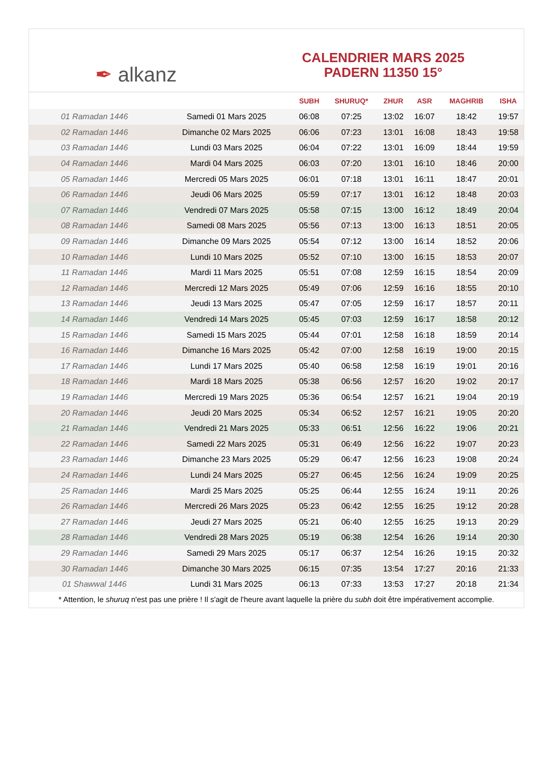✒ alkanz
CALENDRIER MARS 2025
PADERN 11350 15°
| | | SUBH | SHURUQ* | ZHUR | ASR | MAGHRIB | ISHA |
| --- | --- | --- | --- | --- | --- | --- | --- |
| 01 Ramadan 1446 | Samedi 01 Mars 2025 | 06:08 | 07:25 | 13:02 | 16:07 | 18:42 | 19:57 |
| 02 Ramadan 1446 | Dimanche 02 Mars 2025 | 06:06 | 07:23 | 13:01 | 16:08 | 18:43 | 19:58 |
| 03 Ramadan 1446 | Lundi 03 Mars 2025 | 06:04 | 07:22 | 13:01 | 16:09 | 18:44 | 19:59 |
| 04 Ramadan 1446 | Mardi 04 Mars 2025 | 06:03 | 07:20 | 13:01 | 16:10 | 18:46 | 20:00 |
| 05 Ramadan 1446 | Mercredi 05 Mars 2025 | 06:01 | 07:18 | 13:01 | 16:11 | 18:47 | 20:01 |
| 06 Ramadan 1446 | Jeudi 06 Mars 2025 | 05:59 | 07:17 | 13:01 | 16:12 | 18:48 | 20:03 |
| 07 Ramadan 1446 | Vendredi 07 Mars 2025 | 05:58 | 07:15 | 13:00 | 16:12 | 18:49 | 20:04 |
| 08 Ramadan 1446 | Samedi 08 Mars 2025 | 05:56 | 07:13 | 13:00 | 16:13 | 18:51 | 20:05 |
| 09 Ramadan 1446 | Dimanche 09 Mars 2025 | 05:54 | 07:12 | 13:00 | 16:14 | 18:52 | 20:06 |
| 10 Ramadan 1446 | Lundi 10 Mars 2025 | 05:52 | 07:10 | 13:00 | 16:15 | 18:53 | 20:07 |
| 11 Ramadan 1446 | Mardi 11 Mars 2025 | 05:51 | 07:08 | 12:59 | 16:15 | 18:54 | 20:09 |
| 12 Ramadan 1446 | Mercredi 12 Mars 2025 | 05:49 | 07:06 | 12:59 | 16:16 | 18:55 | 20:10 |
| 13 Ramadan 1446 | Jeudi 13 Mars 2025 | 05:47 | 07:05 | 12:59 | 16:17 | 18:57 | 20:11 |
| 14 Ramadan 1446 | Vendredi 14 Mars 2025 | 05:45 | 07:03 | 12:59 | 16:17 | 18:58 | 20:12 |
| 15 Ramadan 1446 | Samedi 15 Mars 2025 | 05:44 | 07:01 | 12:58 | 16:18 | 18:59 | 20:14 |
| 16 Ramadan 1446 | Dimanche 16 Mars 2025 | 05:42 | 07:00 | 12:58 | 16:19 | 19:00 | 20:15 |
| 17 Ramadan 1446 | Lundi 17 Mars 2025 | 05:40 | 06:58 | 12:58 | 16:19 | 19:01 | 20:16 |
| 18 Ramadan 1446 | Mardi 18 Mars 2025 | 05:38 | 06:56 | 12:57 | 16:20 | 19:02 | 20:17 |
| 19 Ramadan 1446 | Mercredi 19 Mars 2025 | 05:36 | 06:54 | 12:57 | 16:21 | 19:04 | 20:19 |
| 20 Ramadan 1446 | Jeudi 20 Mars 2025 | 05:34 | 06:52 | 12:57 | 16:21 | 19:05 | 20:20 |
| 21 Ramadan 1446 | Vendredi 21 Mars 2025 | 05:33 | 06:51 | 12:56 | 16:22 | 19:06 | 20:21 |
| 22 Ramadan 1446 | Samedi 22 Mars 2025 | 05:31 | 06:49 | 12:56 | 16:22 | 19:07 | 20:23 |
| 23 Ramadan 1446 | Dimanche 23 Mars 2025 | 05:29 | 06:47 | 12:56 | 16:23 | 19:08 | 20:24 |
| 24 Ramadan 1446 | Lundi 24 Mars 2025 | 05:27 | 06:45 | 12:56 | 16:24 | 19:09 | 20:25 |
| 25 Ramadan 1446 | Mardi 25 Mars 2025 | 05:25 | 06:44 | 12:55 | 16:24 | 19:11 | 20:26 |
| 26 Ramadan 1446 | Mercredi 26 Mars 2025 | 05:23 | 06:42 | 12:55 | 16:25 | 19:12 | 20:28 |
| 27 Ramadan 1446 | Jeudi 27 Mars 2025 | 05:21 | 06:40 | 12:55 | 16:25 | 19:13 | 20:29 |
| 28 Ramadan 1446 | Vendredi 28 Mars 2025 | 05:19 | 06:38 | 12:54 | 16:26 | 19:14 | 20:30 |
| 29 Ramadan 1446 | Samedi 29 Mars 2025 | 05:17 | 06:37 | 12:54 | 16:26 | 19:15 | 20:32 |
| 30 Ramadan 1446 | Dimanche 30 Mars 2025 | 06:15 | 07:35 | 13:54 | 17:27 | 20:16 | 21:33 |
| 01 Shawwal 1446 | Lundi 31 Mars 2025 | 06:13 | 07:33 | 13:53 | 17:27 | 20:18 | 21:34 |
* Attention, le shuruq n'est pas une prière ! Il s'agit de l'heure avant laquelle la prière du subh doit être impérativement accomplie.